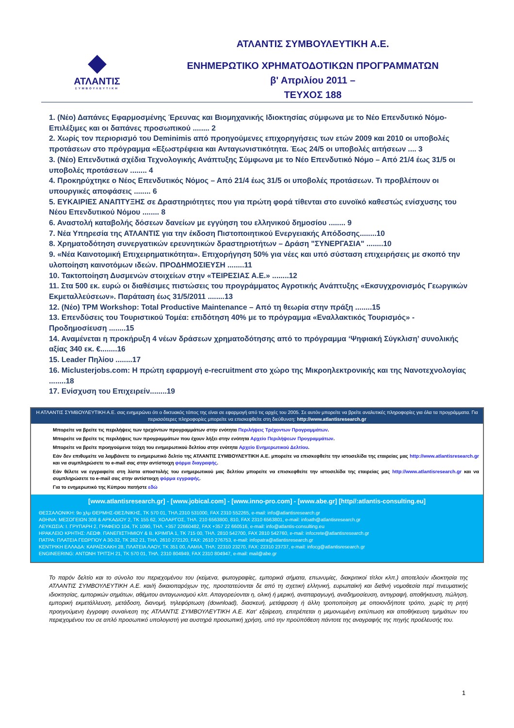◆
ΑΤΛΑΝΤΙΣ
ΣΥΜΒΟΥΛΕΥΤΙΚΗ
ΑΤΛΑΝΤΙΣ ΣΥΜΒΟΥΛΕΥΤΙΚΗ Α.Ε.
ΕΝΗΜΕΡΩΤΙΚΟ ΧΡΗΜΑΤΟΔΟΤΙΚΩΝ ΠΡΟΓΡΑΜΜΑΤΩΝ
β' Απριλίου 2011 –
ΤΕΥΧΟΣ 188
1. (Νέο) Δαπάνες Εφαρμοσμένης Έρευνας και Βιομηχανικής Ιδιοκτησίας σύμφωνα με το Νέο Επενδυτικό Νόμο- Επιλέξιμες και οι δαπάνες προσωπικού ........ 2
2. Χωρίς τον περιορισμό του Deminimis από προηγούμενες επιχορηγήσεις των ετών 2009 και 2010 οι υποβολές προτάσεων στο πρόγραμμα «Εξωστρέφεια και Ανταγωνιστικότητα. Έως 24/5 οι υποβολές αιτήσεων .... 3
3. (Νέο) Επενδυτικά σχέδια Τεχνολογικής Ανάπτυξης Σύμφωνα με το Νέο Επενδυτικό Νόμο – Από 21/4 έως 31/5 οι υποβολές προτάσεων ........ 4
4. Προκηρύχτηκε ο Νέος Επενδυτικός Νόμος – Από 21/4 έως 31/5 οι υποβολές προτάσεων. Τι προβλέπουν οι υπουργικές αποφάσεις ........ 6
5. ΕΥΚΑΙΡΙΕΣ ΑΝΑΠΤΥΞΗΣ σε Δραστηριότητες που για πρώτη φορά τίθενται στο ευνοϊκό καθεστώς ενίσχυσης του Νέου Επενδυτικού Νόμου ........ 8
6. Αναστολή καταβολής δόσεων δανείων με εγγύηση του ελληνικού δημοσίου ........ 9
7. Νέα Υπηρεσία της ΑΤΛΑΝΤΙΣ για την έκδοση Πιστοποιητικού Ενεργειακής Απόδοσης........10
8. Χρηματοδότηση συνεργατικών ερευνητικών δραστηριοτήτων – Δράση "ΣΥΝΕΡΓΑΣΙΑ" ........10
9. «Νέα Καινοτομική Επιχειρηματικότητα». Επιχορήγηση 50% για νέες και υπό σύσταση επιχειρήσεις με σκοπό την υλοποίηση καινοτόμων ιδεών. ΠΡΟΔΗΜΟΣΙΕΥΣΗ ........11
10. Τακτοποίηση Δυσμενών στοιχείων στην «ΤΕΙΡΕΣΙΑΣ Α.Ε.» ........12
11. Στα 500 εκ. ευρώ οι διαθέσιμες πιστώσεις του προγράμματος Αγροτικής Ανάπτυξης «Εκσυγχρονισμός Γεωργικών Εκμεταλλεύσεων». Παράταση έως 31/5/2011 ........13
12. (Νέο) TPM Workshop: Total Productive Maintenance – Από τη θεωρία στην πράξη ........15
13. Επενδύσεις του Τουριστικού Τομέα: επιδότηση 40% με το πρόγραμμα «Εναλλακτικός Τουρισμός» - Προδημοσίευση ........15
14. Αναμένεται η προκήρυξη 4 νέων δράσεων χρηματοδότησης από το πρόγραμμα ‘Ψηφιακή Σύγκλιση’ συνολικής αξίας 340 εκ. €........16
15. Leader Πηλίου ........17
16. Miclusterjobs.com: Η πρώτη εφαρμογή e-recruitment στο χώρο της Μικροηλεκτρονικής και της Νανοτεχνολογίας ........18
17. Ενίσχυση του Επιχειρείν........19
Η ΑΤΛΑΝΤΙΣ ΣΥΜΒΟΥΛΕΥΤΙΚΗ Α.Ε. σας ενημερώνει ότι ο δικτυακός τόπος της είναι σε εφαρμογή από τις αρχές του 2005. Σε αυτόν μπορείτε να βρείτε αναλυτικές πληροφορίες για όλα τα προγράμματα. Για περισσότερες πληροφορίες μπορείτε να επισκεφθείτε στη διεύθυνση: http://www.atlantisresearch.gr
Μπορείτε να βρείτε τις περιλήψεις των τρεχόντων προγραμμάτων στην ενότητα Περιλήψεις Τρέχοντων Προγραμμάτων.
Μπορείτε να βρείτε τις περιλήψεις των προγραμμάτων που έχουν λήξει στην ενότητα Αρχείο Περιλήψεων Προγραμμάτων.
Μπορείτε να βρείτε προηγούμενα τεύχη του ενημερωτικού δελτίου στην ενότητα Αρχείο Ενημερωτικού Δελτίου.
Εάν δεν επιθυμείτε να λαμβάνετε το ενημερωτικό δελτίο της ΑΤΛΑΝΤΙΣ ΣΥΜΒΟΥΛΕΥΤΙΚΗ Α.Ε. μπορείτε να επισκεφθείτε την ιστοσελίδα της εταιρείας μας http://www.atlantisresearch.gr και να συμπληρώσετε το e-mail σας στην αντίστοιχη φόρμα διαγραφής.
Εάν θέλετε να εγγραφείτε στη λίστα αποστολής του ενημερωτικού μας δελτίου μπορείτε να επισκεφθείτε την ιστοσελίδα της εταιρείας μας http://www.atlantisresearch.gr και να συμπληρώσετε το e-mail σας στην αντίστοιχη φόρμα εγγραφής.
Για το ενημερωτικό της Κύπρου πατήστε εδώ
[www.atlantisresearch.gr] - [www.jobical.com] - [www.inno-pro.com] - [www.abe.gr] [http//:atlantis-consulting.eu]
ΘΕΣΣΑΛΟΝΙΚΗ: 9ο χλμ ΘΕΡΜΗΣ-ΘΕΣ/ΝΙΚΗΣ, ΤΚ 570 01, ΤΗΛ.2310 531000, FAX 2310 552265, e-mail: info@atlantisresearch.gr
ΑΘΗΝΑ: ΜΕΣΟΓΕΙΩΝ 308 & ΑΡΚΑΔΙΟΥ 2, ΤΚ 155 62, ΧΟΛΑΡΓΟΣ, ΤΗΛ. 210 6563800, 810, FAX 2310 6563801, e-mail: infoath@atlantisresearch.gr
ΛΕΥΚΩΣΙΑ: Ι. ΓΡΥΠΑΡΗ 2, ΓΡΑΦΕΙΟ 104, ΤΚ 1090, ΤΗΛ. +357 22660482, FAX +357 22 660516, e-mail: info@atlantis-consulting.eu
ΗΡΑΚΛΕΙΟ ΚΡΗΤΗΣ: ΛΕΩΦ. ΠΑΝΕΠΙΣΤΗΜΙΟΥ & Β. ΚΡΙΜΠΑ 1, ΤΚ 715 00, ΤΗΛ. 2810 542700, FAX 2810 542760, e-mail: infocrete@atlantisresearch.gr
ΠΑΤΡΑ: ΠΛΑΤΕΙΑ ΓΕΩΡΓΙΟΥ Α 30-32, ΤΚ 262 21, ΤΗΛ. 2610 272120, FAX: 2610 276753, e-mail: infopatra@atlantisresearch.gr
ΚΕΝΤΡΙΚΗ ΕΛΛΑΔΑ: ΚΑΡΑΪΣΚΑΚΗ 28, ΠΛΑΤΕΙΑ ΛΑΟΥ, ΤΚ 351 00, ΛΑΜΙΑ, ΤΗΛ: 22310 23270, FAX: 22310 23737, e-mail: infocg@atlantisresearch.gr
ENGINEERING: ΑΝΤΩΝΗ ΤΡΙΤΣΗ 21, ΤΚ 570 01, ΤΗΛ. 2310 804949, FAX 2310 804947, e-mail: mail@abe.gr
Το παρόν δελτίο και το σύνολο του περιεχομένου του (κείμενα, φωτογραφίες, εμπορικά σήματα, επωνυμίες, διακριτικοί τίτλοι κλπ.) αποτελούν ιδιοκτησία της ΑΤΛΑΝΤΙΣ ΣΥΜΒΟΥΛΕΥΤΙΚΗ Α.Ε. και/ή δικαιοπαρόχων της, προστατεύονται δε από τη σχετική ελληνική, ευρωπαϊκή και διεθνή νομοθεσία περί πνευματικής ιδιοκτησίας, εμπορικών σημάτων, αθέμιτου ανταγωνισμού κλπ. Απαγορεύονται η, ολική ή μερική, αναπαραγωγή, αναδημοσίευση, αντιγραφή, αποθήκευση, πώληση, εμπορική εκμετάλλευση, μετάδοση, διανομή, τηλεφόρτωση (download), διασκευή, μετάφραση ή άλλη τροποποίηση με οποιονδήποτε τρόπο, χωρίς τη ρητή προηγούμενη έγγραφη συναίνεση της ΑΤΛΑΝΤΙΣ ΣΥΜΒΟΥΛΕΥΤΙΚΗ Α.Ε. Κατ' εξαίρεση, επιτρέπεται η μεμονωμένη εκτύπωση και αποθήκευση τμημάτων του περιεχομένου του σε απλό προσωπικό υπολογιστή για αυστηρά προσωπική χρήση, υπό την προϋπόθεση πάντοτε της αναγραφής της πηγής προέλευσής του.
1